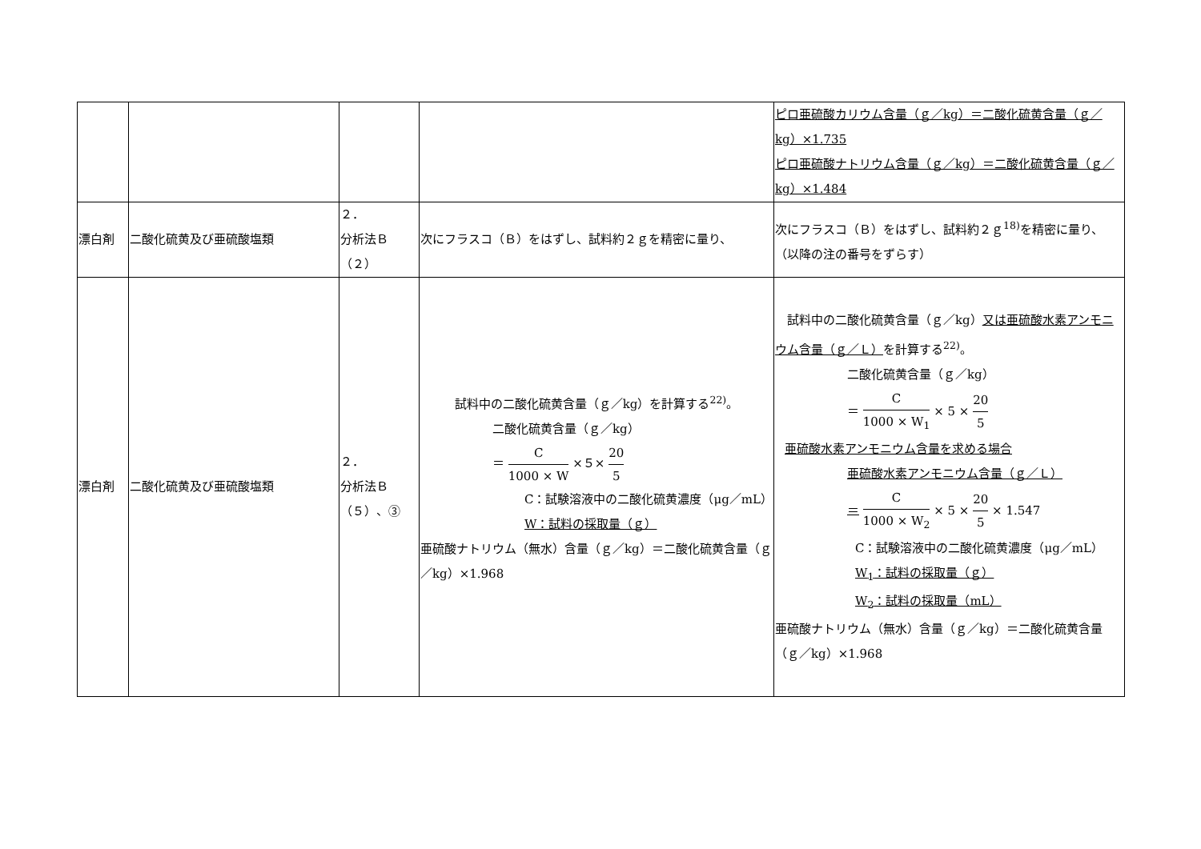| | | | | ピロ亜硫酸カリウム含量（ｇ／kg）＝二酸化硫黄含量（ｇ／kg）×1.735 ピロ亜硫酸ナトリウム含量（ｇ／kg）＝二酸化硫黄含量（ｇ／kg）×1.484 |
| 漂白剤 | 二酸化硫黄及び亜硫酸塩類 | ２． 分析法Ｂ （２） | 次にフラスコ（Ｂ）をはずし、試料約２ｇを精密に量り、 | 次にフラスコ（Ｂ）をはずし、試料約２ｇ<sup>18)</sup>を精密に量り、 （以降の注の番号をずらす） |
| 漂白剤 | 二酸化硫黄及び亜硫酸塩類 | ２． 分析法Ｂ （５）、③ | 試料中の二酸化硫黄含量（ｇ／kg）を計算する<sup>22)</sup>。 二酸化硫黄含量（ｇ／kg） ＝ C 1000 × W ×５× 20 5 C：試験溶液中の二酸化硫黄濃度（μg／mL） W：試料の採取量（ｇ） 亜硫酸ナトリウム（無水）含量（ｇ／kg）＝二酸化硫黄含量（ｇ／kg）×1.968 | 試料中の二酸化硫黄含量（ｇ／kg） 又は亜硫酸水素アンモニウム含量（ｇ／Ｌ） を計算する<sup>22)</sup>。 二酸化硫黄含量（ｇ／kg） ＝ C 1000 × W<sub>1</sub> × 5 × 20 5 亜硫酸水素アンモニウム含量を求める場合 亜硫酸水素アンモニウム含量（ｇ／Ｌ） ＝ C 1000 × W<sub>2</sub> × 5 × 20 5 × 1.547 C：試験溶液中の二酸化硫黄濃度（μg／mL） W<sub>1</sub>：試料の採取量（ｇ） W<sub>2</sub>：試料の採取量（mL） 亜硫酸ナトリウム（無水）含量（ｇ／kg）＝二酸化硫黄含量（ｇ／kg）×1.968 |